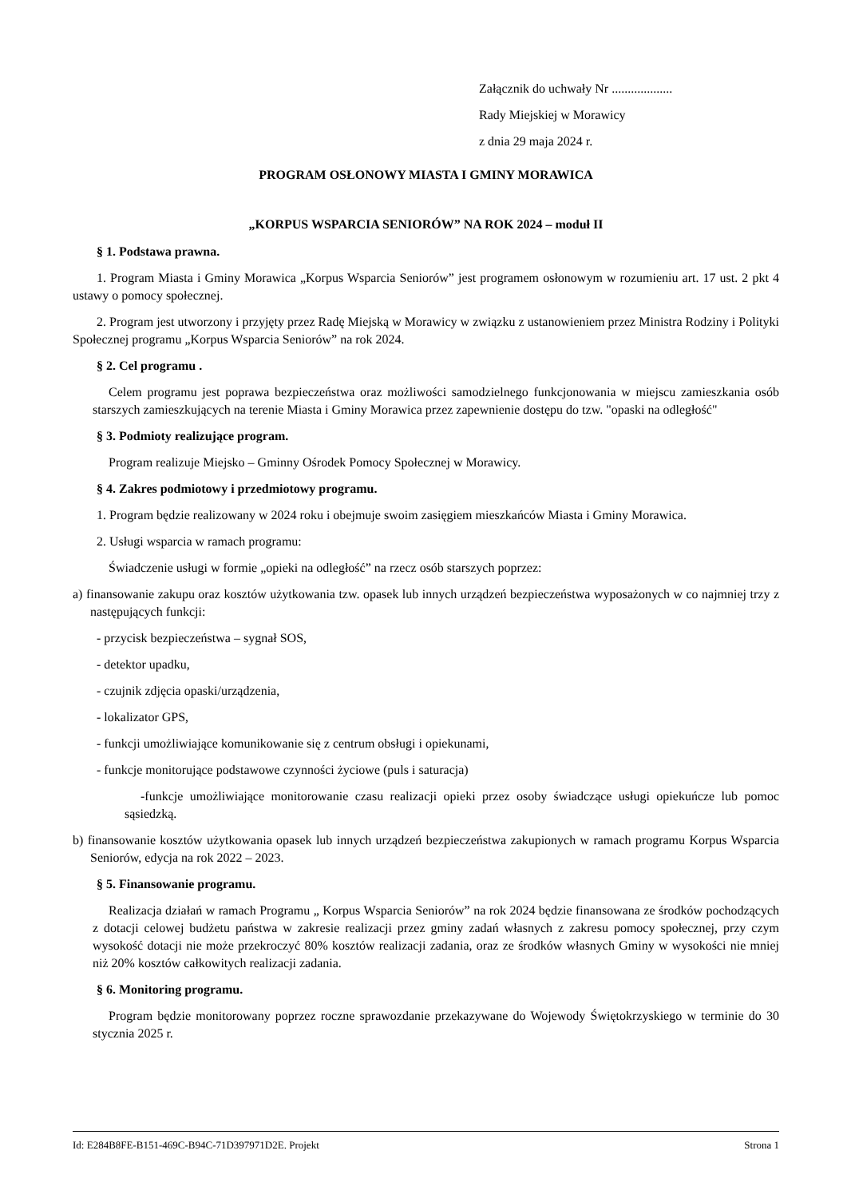Załącznik do uchwały Nr ...................
Rady Miejskiej w Morawicy
z dnia 29 maja 2024 r.
PROGRAM OSŁONOWY MIASTA I GMINY MORAWICA
„KORPUS WSPARCIA SENIORÓW” NA ROK 2024 – moduł II
§ 1. Podstawa prawna.
1. Program Miasta i Gminy Morawica „Korpus Wsparcia Seniorów” jest programem osłonowym w rozumieniu art. 17 ust. 2 pkt 4 ustawy o pomocy społecznej.
2. Program jest utworzony i przyjęty przez Radę Miejską w Morawicy w związku z ustanowieniem przez Ministra Rodziny i Polityki Społecznej programu „Korpus Wsparcia Seniorów” na rok 2024.
§ 2. Cel programu .
Celem programu jest poprawa bezpieczeństwa oraz możliwości samodzielnego funkcjonowania w miejscu zamieszkania osób starszych zamieszkujących na terenie Miasta i Gminy Morawica przez zapewnienie dostępu do tzw. "opaski na odległość"
§ 3. Podmioty realizujące program.
Program realizuje Miejsko – Gminny Ośrodek Pomocy Społecznej w Morawicy.
§ 4. Zakres podmiotowy i przedmiotowy programu.
1. Program będzie realizowany w 2024 roku i obejmuje swoim zasięgiem mieszkańców Miasta i Gminy Morawica.
2. Usługi wsparcia w ramach programu:
Świadczenie usługi w formie „opieki na odległość” na rzecz osób starszych poprzez:
a) finansowanie zakupu oraz kosztów użytkowania tzw. opasek lub innych urządzeń bezpieczeństwa wyposażonych w co najmniej trzy z następujących funkcji:
- przycisk bezpieczeństwa – sygnał SOS,
- detektor upadku,
- czujnik zdjęcia opaski/urządzenia,
- lokalizator GPS,
- funkcji umożliwiające komunikowanie się z centrum obsługi i opiekunami,
- funkcje monitorujące podstawowe czynności życiowe (puls i saturacja)
-funkcje umożliwiające monitorowanie czasu realizacji opieki przez osoby świadczące usługi opiekuńcze lub pomoc sąsiedzką.
b) finansowanie kosztów użytkowania opasek lub innych urządzeń bezpieczeństwa zakupionych w ramach programu Korpus Wsparcia Seniorów, edycja na rok 2022 – 2023.
§ 5. Finansowanie programu.
Realizacja działań w ramach Programu „ Korpus Wsparcia Seniorów” na rok 2024 będzie finansowana ze środków pochodzących z dotacji celowej budżetu państwa w zakresie realizacji przez gminy zadań własnych z zakresu pomocy społecznej, przy czym wysokość dotacji nie może przekroczyć 80% kosztów realizacji zadania, oraz ze środków własnych Gminy w wysokości nie mniej niż 20% kosztów całkowitych realizacji zadania.
§ 6. Monitoring programu.
Program będzie monitorowany poprzez roczne sprawozdanie przekazywane do Wojewody Świętokrzyskiego w terminie do 30 stycznia 2025 r.
Id: E284B8FE-B151-469C-B94C-71D397971D2E. Projekt Strona 1